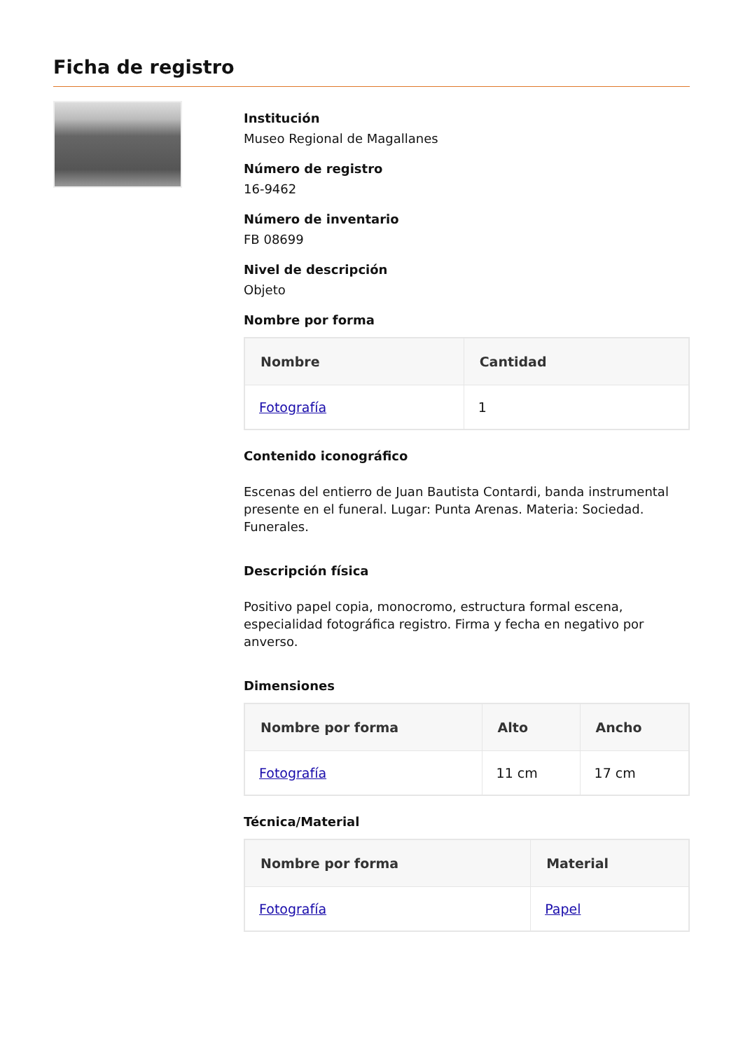Ficha de registro
Institución
Museo Regional de Magallanes
Número de registro
16-9462
Número de inventario
FB 08699
Nivel de descripción
Objeto
Nombre por forma
| Nombre | Cantidad |
| --- | --- |
| Fotografía | 1 |
Contenido iconográfico
Escenas del entierro de Juan Bautista Contardi, banda instrumental presente en el funeral. Lugar: Punta Arenas. Materia: Sociedad. Funerales.
Descripción física
Positivo papel copia, monocromo, estructura formal escena, especialidad fotográfica registro. Firma y fecha en negativo por anverso.
Dimensiones
| Nombre por forma | Alto | Ancho |
| --- | --- | --- |
| Fotografía | 11 cm | 17 cm |
Técnica/Material
| Nombre por forma | Material |
| --- | --- |
| Fotografía | Papel |